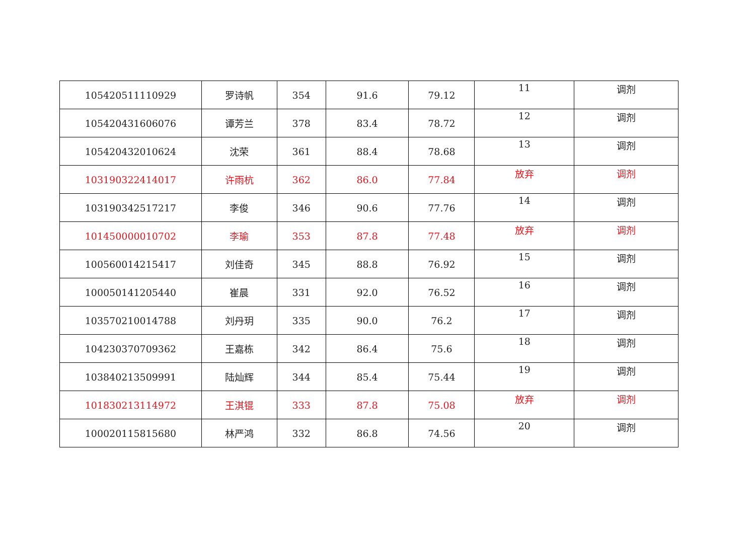| 105420511110929 | 罗诗帆 | 354 | 91.6 | 79.12 | 11 | 调剂 |
| 105420431606076 | 谭芳兰 | 378 | 83.4 | 78.72 | 12 | 调剂 |
| 105420432010624 | 沈荣 | 361 | 88.4 | 78.68 | 13 | 调剂 |
| 103190322414017 | 许雨杭 | 362 | 86.0 | 77.84 | 放弃 | 调剂 |
| 103190342517217 | 李俊 | 346 | 90.6 | 77.76 | 14 | 调剂 |
| 101450000010702 | 李瑜 | 353 | 87.8 | 77.48 | 放弃 | 调剂 |
| 100560014215417 | 刘佳奇 | 345 | 88.8 | 76.92 | 15 | 调剂 |
| 100050141205440 | 崔晨 | 331 | 92.0 | 76.52 | 16 | 调剂 |
| 103570210014788 | 刘丹玥 | 335 | 90.0 | 76.2 | 17 | 调剂 |
| 104230370709362 | 王嘉栋 | 342 | 86.4 | 75.6 | 18 | 调剂 |
| 103840213509991 | 陆灿辉 | 344 | 85.4 | 75.44 | 19 | 调剂 |
| 101830213114972 | 王淇锟 | 333 | 87.8 | 75.08 | 放弃 | 调剂 |
| 100020115815680 | 林严鸿 | 332 | 86.8 | 74.56 | 20 | 调剂 |